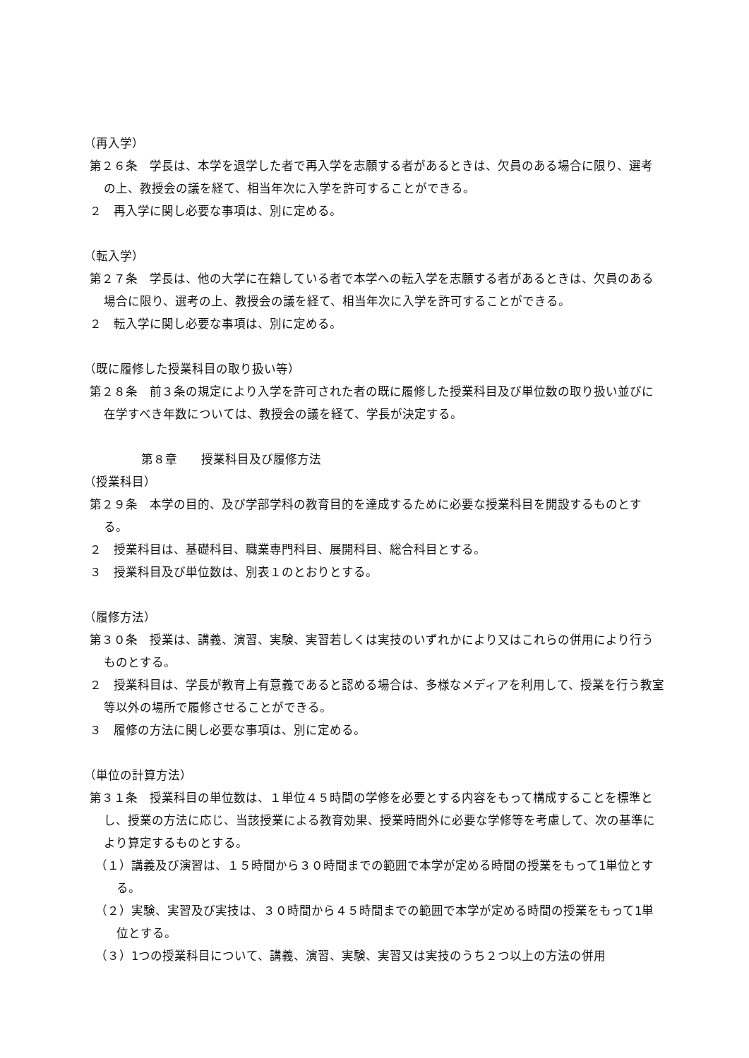（再入学）
第２６条　学長は、本学を退学した者で再入学を志願する者があるときは、欠員のある場合に限り、選考の上、教授会の議を経て、相当年次に入学を許可することができる。
２　再入学に関し必要な事項は、別に定める。
（転入学）
第２７条　学長は、他の大学に在籍している者で本学への転入学を志願する者があるときは、欠員のある場合に限り、選考の上、教授会の議を経て、相当年次に入学を許可することができる。
２　転入学に関し必要な事項は、別に定める。
（既に履修した授業科目の取り扱い等）
第２８条　前３条の規定により入学を許可された者の既に履修した授業科目及び単位数の取り扱い並びに在学すべき年数については、教授会の議を経て、学長が決定する。
第８章　　授業科目及び履修方法
（授業科目）
第２９条　本学の目的、及び学部学科の教育目的を達成するために必要な授業科目を開設するものとする。
２　授業科目は、基礎科目、職業専門科目、展開科目、総合科目とする。
３　授業科目及び単位数は、別表１のとおりとする。
（履修方法）
第３０条　授業は、講義、演習、実験、実習若しくは実技のいずれかにより又はこれらの併用により行うものとする。
２　授業科目は、学長が教育上有意義であると認める場合は、多様なメディアを利用して、授業を行う教室等以外の場所で履修させることができる。
３　履修の方法に関し必要な事項は、別に定める。
（単位の計算方法）
第３１条　授業科目の単位数は、１単位４５時間の学修を必要とする内容をもって構成することを標準とし、授業の方法に応じ、当該授業による教育効果、授業時間外に必要な学修等を考慮して、次の基準により算定するものとする。
（１）講義及び演習は、１５時間から３０時間までの範囲で本学が定める時間の授業をもって1単位とする。
（２）実験、実習及び実技は、３０時間から４５時間までの範囲で本学が定める時間の授業をもって1単位とする。
（３）1つの授業科目について、講義、演習、実験、実習又は実技のうち２つ以上の方法の併用